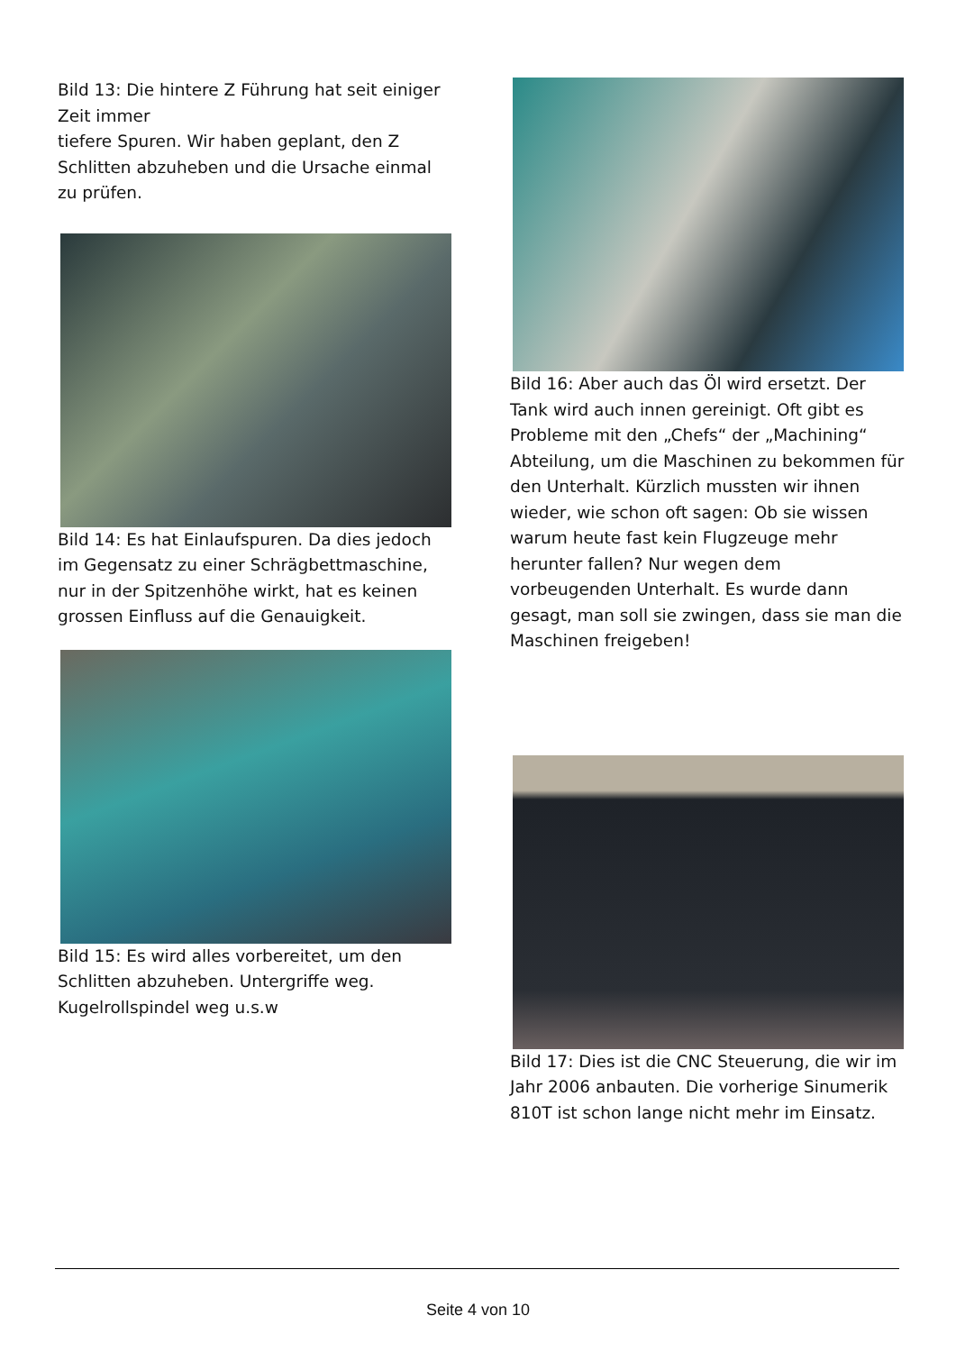Bild 13: Die hintere Z Führung hat seit einiger Zeit immer
tiefere Spuren. Wir haben geplant, den Z Schlitten abzuheben und die Ursache einmal zu prüfen.
Bild 14: Es hat Einlaufspuren. Da dies jedoch im Gegensatz zu einer Schrägbettmaschine, nur in der Spitzenhöhe wirkt, hat es keinen grossen Einfluss auf die Genauigkeit.
Bild 15: Es wird alles vorbereitet, um den Schlitten abzuheben. Untergriffe weg. Kugelrollspindel weg u.s.w
Bild 16: Aber auch das Öl wird ersetzt. Der Tank wird auch innen gereinigt. Oft gibt es Probleme mit den „Chefs“ der „Machining“ Abteilung, um die Maschinen zu bekommen für den Unterhalt. Kürzlich mussten wir ihnen wieder, wie schon oft sagen: Ob sie wissen warum heute fast kein Flugzeuge mehr herunter fallen? Nur wegen dem vorbeugenden Unterhalt. Es wurde dann gesagt, man soll sie zwingen, dass sie man die Maschinen freigeben!
Bild 17: Dies ist die CNC Steuerung, die wir im Jahr 2006 anbauten. Die vorherige Sinumerik 810T ist schon lange nicht mehr im Einsatz.
Seite 4 von 10